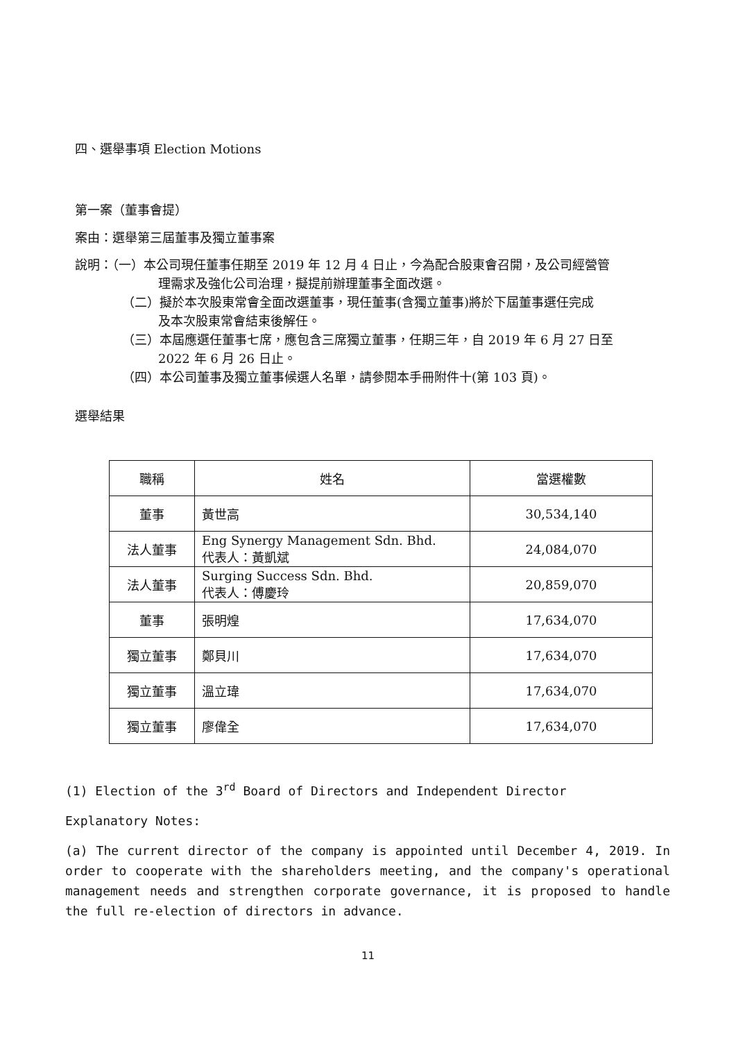四、選舉事項 Election Motions
第一案（董事會提）
案由：選舉第三屆董事及獨立董事案
說明：（一）本公司現任董事任期至 2019 年 12 月 4 日止，今為配合股東會召開，及公司經營管
理需求及強化公司治理，擬提前辦理董事全面改選。
（二）擬於本次股東常會全面改選董事，現任董事(含獨立董事)將於下屆董事選任完成
及本次股東常會結束後解任。
（三）本屆應選任董事七席，應包含三席獨立董事，任期三年，自 2019 年 6 月 27 日至
2022 年 6 月 26 日止。
（四）本公司董事及獨立董事候選人名單，請參閱本手冊附件十(第 103 頁)。
選舉結果
| 職稱 | 姓名 | 當選權數 |
| --- | --- | --- |
| 董事 | 黃世高 | 30,534,140 |
| 法人董事 | Eng Synergy Management Sdn. Bhd. 代表人：黃凱斌 | 24,084,070 |
| 法人董事 | Surging Success Sdn. Bhd. 代表人：傅慶玲 | 20,859,070 |
| 董事 | 張明煌 | 17,634,070 |
| 獨立董事 | 鄭貝川 | 17,634,070 |
| 獨立董事 | 溫立瑋 | 17,634,070 |
| 獨立董事 | 廖偉全 | 17,634,070 |
(1) Election of the 3<sup>rd</sup> Board of Directors and Independent Director
Explanatory Notes:
(a) The current director of the company is appointed until December 4, 2019. In order to cooperate with the shareholders meeting, and the company's operational management needs and strengthen corporate governance, it is proposed to handle the full re-election of directors in advance.
11